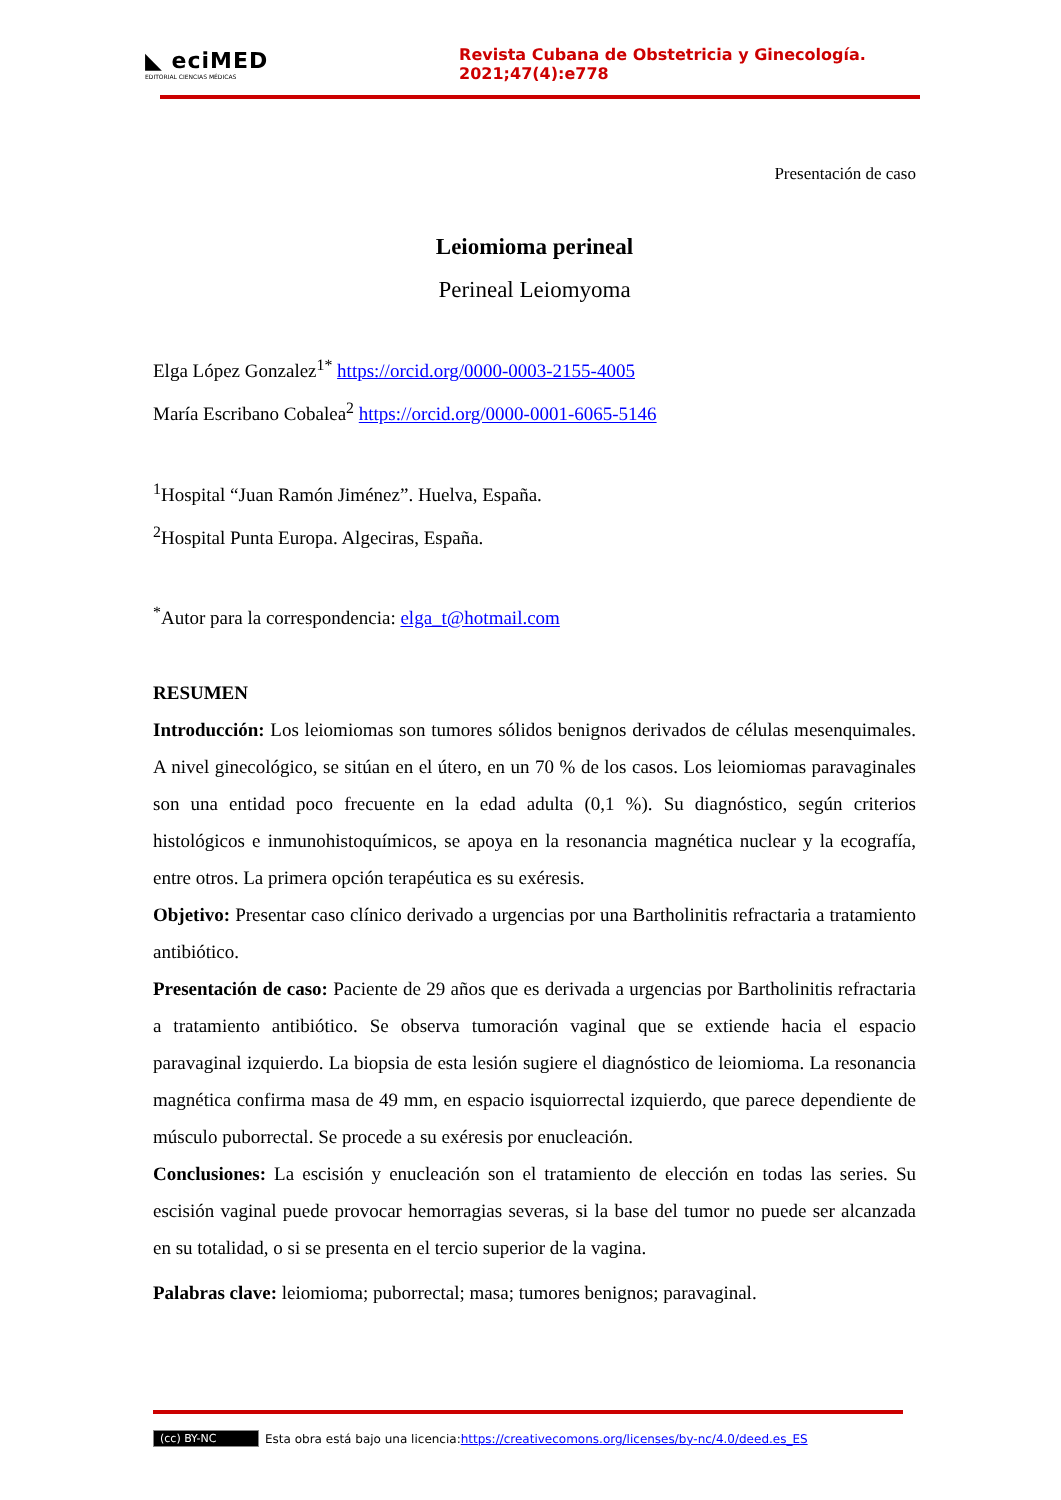◣ eciMED
EDITORIAL CIENCIAS MÉDICAS
Revista Cubana de Obstetricia y Ginecología. 2021;47(4):e778
Presentación de caso
Leiomioma perineal
Perineal Leiomyoma
Elga López Gonzalez<sup>1*</sup> https://orcid.org/0000-0003-2155-4005
María Escribano Cobalea<sup>2</sup> https://orcid.org/0000-0001-6065-5146
<sup>1</sup> Hospital “Juan Ramón Jiménez”. Huelva, España.
<sup>2</sup> Hospital Punta Europa. Algeciras, España.
<sup>*</sup> Autor para la correspondencia: elga_t@hotmail.com
RESUMEN
Introducción: Los leiomiomas son tumores sólidos benignos derivados de células mesenquimales. A nivel ginecológico, se sitúan en el útero, en un 70 % de los casos. Los leiomiomas paravaginales son una entidad poco frecuente en la edad adulta (0,1 %). Su diagnóstico, según criterios histológicos e inmunohistoquímicos, se apoya en la resonancia magnética nuclear y la ecografía, entre otros. La primera opción terapéutica es su exéresis.
Objetivo: Presentar caso clínico derivado a urgencias por una Bartholinitis refractaria a tratamiento antibiótico.
Presentación de caso: Paciente de 29 años que es derivada a urgencias por Bartholinitis refractaria a tratamiento antibiótico. Se observa tumoración vaginal que se extiende hacia el espacio paravaginal izquierdo. La biopsia de esta lesión sugiere el diagnóstico de leiomioma. La resonancia magnética confirma masa de 49 mm, en espacio isquiorrectal izquierdo, que parece dependiente de músculo puborrectal. Se procede a su exéresis por enucleación.
Conclusiones: La escisión y enucleación son el tratamiento de elección en todas las series. Su escisión vaginal puede provocar hemorragias severas, si la base del tumor no puede ser alcanzada en su totalidad, o si se presenta en el tercio superior de la vagina.
Palabras clave: leiomioma; puborrectal; masa; tumores benignos; paravaginal.
(cc) BY-NC Esta obra está bajo una licencia: https://creativecomons.org/licenses/by-nc/4.0/deed.es_ES